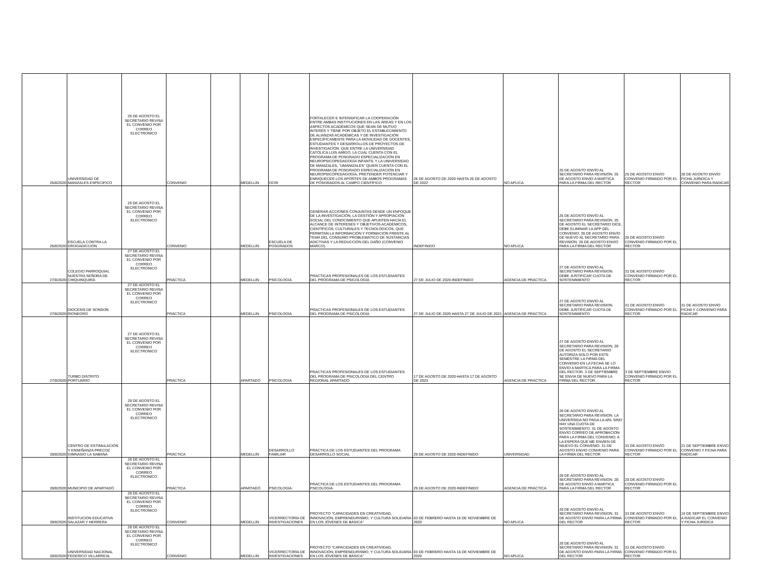| 25/8/2020 | UNIVERSIDAD DE MANIZALES ESPECIFICO | 25 DE AGOSTO EL SECRETARIO REVISA EL CONVENIO POR CORREO ELECTRONICO | CONVENIO | | MEDELLÍN | OCRI | FORTALECER E INTENSIFICAR LA COOPERACIÓN ENTRE AMBAS INSTITUCIONES EN LAS ÁREAS Y EN LOS ASPECTOS ACADÉMICOS QUE SEAN DE MUTUO INTERÉS Y TIENE POR OBJETO EL ESTABLECIMIENTO DE ALIANZAS ACADÉMICAS Y DE INVESTIGACIÓN ESPECÍFICAMENTE PARA LA MOVILIDAD DE DOCENTES, ESTUDIANTES Y DESARROLLOS DE PROYECTOS DE INVESTIGACIÓN. QUE ENTRE LA UNIVERSIDAD CATÓLICA LUIS AMIGÓ, LA CUAL CUENTA CON EL PROGRAMA DE POSGRADO ESPECIALIZACIÓN EN NEUROPSICOPEDAGOGÍA INFANTIL Y LA UNIVERSIDAD DE MANIZALES, “UMANIZALES” QUIEN CUENTA CON EL PROGRAMA DE POSGRADO ESPECIALIZACIÓN EN NEUROPSICOPEDAGOGÍA, PRETENDER POTENCIAR Y ENRIQUECER LOS APORTES DE AMBOS PROGRAMAS DE POSGRADOS AL CAMPO CIENTÍFICO. | 26 DE AGOSTO DE 2020 HASTA 26 DE AGOSTO DE 2022 | NO APLICA | 25 DE AGOSTO ENVÍO AL SECRETARIO PARA REVISIÓN. 25 DE AGOSTO ENVÍO A MARTICA PARA LA FIRMA DEL RECTOR | 25 DE AGOSTO ENVÍO CONVENIO FIRMADO POR EL RECTOR | 28 DE AGOSTO ENVÍO FICHA JURIDICA Y CONVENIO PARA RADICAR |
| 25/8/2020 | ESCUELA CONTRA LA DROGADICCIÓN | 25 DE AGOSTO EL SECRETARIO REVISA EL CONVENIO POR CORREO ELECTRONICO | CONVENIO | | MEDELLÍN | ESCUELA DE POSGRADOS | GENERAR ACCIONES CONJUNTAS DESDE UN ENFOQUE DE LA INVESTIGACIÓN, LA GESTIÓN Y APROPIACIÓN SOCIAL DEL CONOCIMIENTO QUE APUNTEN HACÍA EL ALCANCE DE INTERESES Y OBJETIVOS ACADÉMICOS, CIENTÍFICOS, CULTURALES Y TECNOLÓGICOS, QUE PERMITAN LA INFORMACIÓN Y FORMACIÓN FRENTE AL TEMA DEL CONSUMO PROBLEMÁTICO DE SUSTANCIAS ADICTIVAS Y LA REDUCCIÓN DEL DAÑO (CONVENIO MARCO). | INDEFINIDO | NO APLICA | 25 DE AGOSTO ENVÍO AL SECRETARIO PARA REVISIÓN. 25 DE AGOSTO EL SECRETARIO DICE, DEBE ELIMINAR LA APP DEL CONVENIO, 26 DE AGOSTO ENVÍO DE NUEVO AL SECRETARIO PARA REVISIÓN. 26 DE AGOSTO ENVÍO PARA LA FIRMA DEL RECTOR | 26 DE AGOSTO ENVÍO CONVENIO FIRMADO POR EL RECTOR | |
| 27/8/2020 | COLEGIO PARROQUIAL NUESTRA SEÑORA DE CHIQUINQUIRÁ | 27 DE AGOSTO EL SECRETARIO REVISA EL CONVENIO POR CORREO ELECTRONICO | PRÁCTICA | | MEDELLÍN | PSICOLOGÍA | PRACTICAS PROFESIONALES DE LOS ESTUDIANTES DEL PROGRAMA DE PSICOLOGÍA | 27 DE JULIO DE 2020-INDEFINIDO | AGENCIA DE PRÁCTICA | 27 DE AGOSTO ENVÍO AL SECRETARIO PARA REVISION. DEBE JUSTIFICAR CUOTA DE SOSTENIMIENTO | 31 DE AGOSTO ENVÍO CONVENIO FIRMADO POR EL RECTOR | |
| 27/8/2020 | DIOCESIS DE SONSON RIONEGRO | 27 DE AGOSTO EL SECRETARIO REVISA EL CONVENIO POR CORREO ELECTRONICO | PRÁCTICA | | MEDELLÍN | PSICOLOGÍA | PRACTICAS PROFESIONALES DE LOS ESTUDIANTES DEL PROGRAMA DE PSICOLOGÍA | 27 DE JULIO DE 2020 HASTA 27 DE JULIO DE 2021 | AGENCIA DE PRÁCTICA | 27 DE AGOSTO ENVÍO AL SECRETARIO PARA REVISION. DEBE JUSTIFICAR CUOTA DE SOSTENIMIENTO | 31 DE AGOSTO ENVÍO CONVENIO FIRMADO POR EL RECTOR | 31 DE AGOSTO ENVÍO FICHA Y CONVENIO PARA RADICAR |
| 27/8/2020 | TURBO DISTRITO PORTUARIO | 27 DE AGOSTO EL SECRETARIO REVISA EL CONVENIO POR CORREO ELECTRONICO | PRÁCTICA | | APARTADÓ | PSICOLOGÍA | PRACTICAS PROFESIONALES DE LOS ESTUDIANTES DEL PROGRAMA DE PSICOLOGÍA DEL CENTRO REGIONAL APARTADÓ | 17 DE AGOSTO DE 2020-HASTA 17 DE AGOSTO DE 2023 | AGENCIA DE PRÁCTICA | 27 DE AGOSTO ENVÍO AL SECRETARIO PARA REVISION. 28 DE AGOSTO EL SECRETARIO AUTORIZA SOLO POR ESTE SEMESTRE LA FIRMA DEL CONVENIO EN LA FECHA SE LO ENVÍO A MARTICA PARA LA FIRMA DEL RECTOR. 3 DE SEPTIEMBRE SE ENVIA DE NUEVO PARA LA FIRMA DEL RECTOR. | 3 DE SEPTIEMBRE ENVIO CONVENIO FIRMADO POR EL RECTOR | |
| 28/8/2020 | CENTRO DE ESTIMULACIÓN Y ENSEÑANZA PRECOZ GIMNASIO LA SABANA | 28 DE AGOSTO EL SECRETARIO REVISA EL CONVENIO POR CORREO ELECTRONICO | PRÁCTICA | | MEDELLÍN | DESARROLLO FAMILIAR | PRACTICA DE LOS ESTUDIANTES DEL PROGRAMA DESARROLLO SOCIAL | 29 DE AGOSTO DE 2020-INDEFINIDO | UNIVERSIDAD | 28 DE AGOSTO ENVÍO AL SECRETARIO PARA REVISION. LA UNIVERSIDA NO PAGA LA ARL SINO HAY UNA CUOTA DE SOSTENIMIENTO. 31 DE AGOSTO ENVÍO CORREO DE APROBACIÓN PARA LA FIRMA DEL CONVENIO, A LA ESPERA QUE ME ENVIEN DE NIUEVO EL CONVENIO. 31 DE AGOSTO ENVIO CONVENIO PARA LA FIRMA DEL RECTOR | 31 DE AGOSTO ENVÍO CONVENIO FIRMADO POR EL RECTOR | 21 DE SEPTIEMBRE ENVIO CONVENIO Y FICHA PARA RADICAR |
| 28/8/2020 | MUNICIPIO DE APARTADÓ | 28 DE AGOSTO EL SECRETARIO REVISA EL CONVENIO POR CORREO ELECTRONICO | PRÁCTICA | | APARTADÓ | PSICOLOGÍA | PRACTICA DE LOS ESTUDIANTES DEL PROGRAMA PSICOLOGIA | 29 DE AGOSTO DE 2020-INDEFINIDO | AGENCIA DE PRÁCTICA | 28 DE AGOSTO ENVÍO AL SECRETARIO PARA REVISION. 28 DE AGOSTO ENVÍO A MARTICA PARA LA FIRMA DEL RECTOR | 28 DE AGOSTO ENVÍO CONVENIO FIRMADO POR EL RECTOR | |
| 28/8/2020 | INSTITUCIÓN EDUCATIVA SALAZAR Y HERRERA | 28 DE AGOSTO EL SECRETARIO REVISA EL CONVENIO POR CORREO ELECTRONICO | CONVENIO | | MEDELLÍN | VICERRECTORÍA DE INVESTIGACIONES | PROYECTO “CAPACIDADES EN CREATIVIDAD, INNOVACIÓN, EMPRENDURISMO, Y CULTURA SOLIDARIA EN LOS JÓVENES DE BÁSICA” | 03 DE FEBRERO HASTA 16 DE NOVIEMBRE DE 2020 | NO APLICA | 28 DE AGOSTO ENVÍO AL SECRETARIO PARA REVISION. 31 DE AGOSTO ENVÍO PARA LA FIRMA DEL RECTOR | 31 DE AGOSTO ENVÍO CONVENIO FIRMADO POR EL RECTOR | 14 DE SEPTIEMBRE ENVIO A RADICAR EL CONVENIO Y FICHA JURIDICA |
| 28/8/2020 | UNIVERSIDAD NACIONAL FEDERICO VILLARREAL | 28 DE AGOSTO EL SECRETARIO REVISA EL CONVENIO POR CORREO ELECTRONICO | CONVENIO | | MEDELLÍN | VICERRECTORÍA DE INVESTIGACIONES | PROYECTO “CAPACIDADES EN CREATIVIDAD, INNOVACIÓN, EMPRENDURISMO, Y CULTURA SOLIDARIA EN LOS JÓVENES DE BÁSICA” | 03 DE FEBRERO HASTA 16 DE NOVIEMBRE DE 2020 | NO APLICA | 28 DE AGOSTO ENVÍO AL SECRETARIO PARA REVISION. 31 DE AGOSTO ENVÍO PARA LA FIRMA DEL RECTOR | 31 DE AGOSTO ENVÍO CONVENIO FIRMADO POR EL RECTOR | |